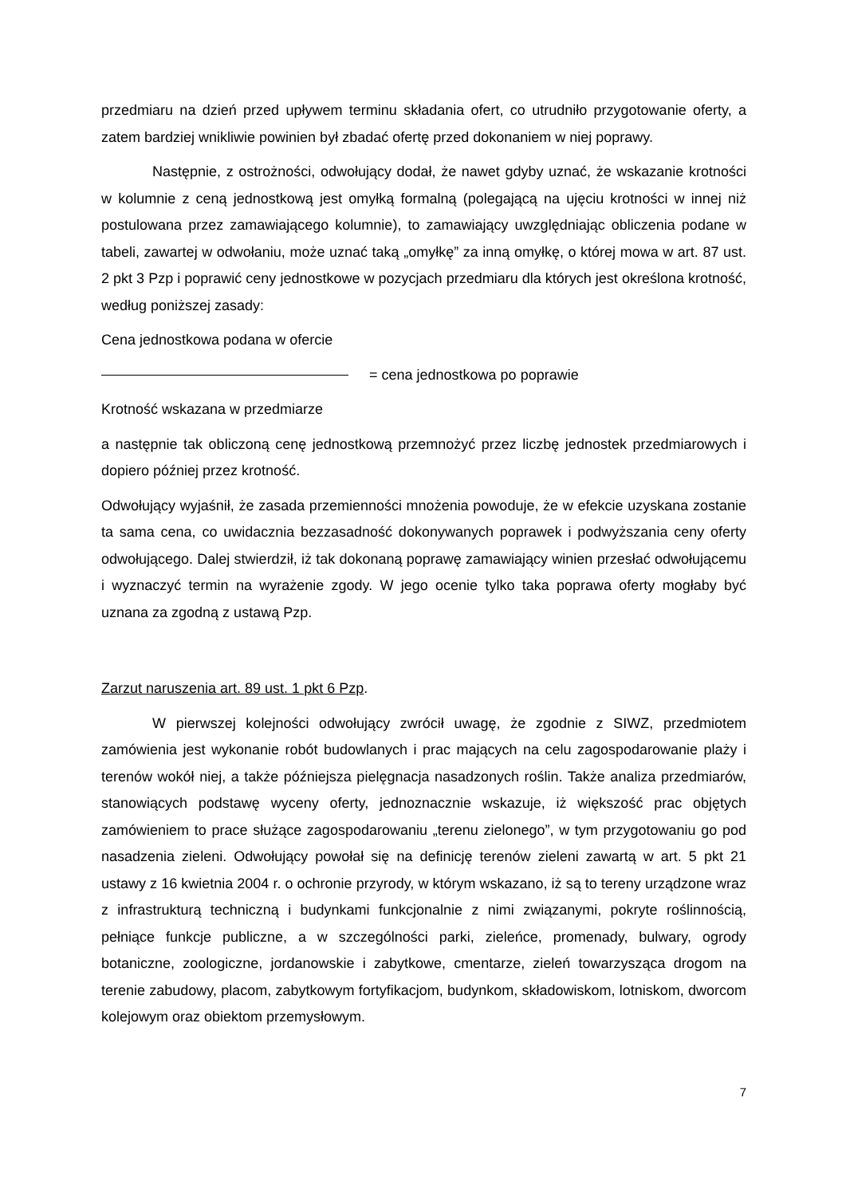przedmiaru na dzień przed upływem terminu składania ofert, co utrudniło przygotowanie oferty, a zatem bardziej wnikliwie powinien był zbadać ofertę przed dokonaniem w niej poprawy.
Następnie, z ostrożności, odwołujący dodał, że nawet gdyby uznać, że wskazanie krotności w kolumnie z ceną jednostkową jest omyłką formalną (polegającą na ujęciu krotności w innej niż postulowana przez zamawiającego kolumnie), to zamawiający uwzględniając obliczenia podane w tabeli, zawartej w odwołaniu, może uznać taką „omyłkę” za inną omyłkę, o której mowa w art. 87 ust. 2 pkt 3 Pzp i poprawić ceny jednostkowe w pozycjach przedmiaru dla których jest określona krotność, według poniższej zasady:
Cena jednostkowa podana w ofercie
= cena jednostkowa po poprawie
Krotność wskazana w przedmiarze
a następnie tak obliczoną cenę jednostkową przemnożyć przez liczbę jednostek przedmiarowych i dopiero później przez krotność.
Odwołujący wyjaśnił, że zasada przemienności mnożenia powoduje, że w efekcie uzyskana zostanie ta sama cena, co uwidacznia bezzasadność dokonywanych poprawek i podwyższania ceny oferty odwołującego. Dalej stwierdził, iż tak dokonaną poprawę zamawiający winien przesłać odwołującemu i wyznaczyć termin na wyrażenie zgody. W jego ocenie tylko taka poprawa oferty mogłaby być uznana za zgodną z ustawą Pzp.
Zarzut naruszenia art. 89 ust. 1 pkt 6 Pzp.
W pierwszej kolejności odwołujący zwrócił uwagę, że zgodnie z SIWZ, przedmiotem zamówienia jest wykonanie robót budowlanych i prac mających na celu zagospodarowanie plaży i terenów wokół niej, a także późniejsza pielęgnacja nasadzonych roślin. Także analiza przedmiarów, stanowiących podstawę wyceny oferty, jednoznacznie wskazuje, iż większość prac objętych zamówieniem to prace służące zagospodarowaniu „terenu zielonego”, w tym przygotowaniu go pod nasadzenia zieleni. Odwołujący powołał się na definicję terenów zieleni zawartą w art. 5 pkt 21 ustawy z 16 kwietnia 2004 r. o ochronie przyrody, w którym wskazano, iż są to tereny urządzone wraz z infrastrukturą techniczną i budynkami funkcjonalnie z nimi związanymi, pokryte roślinnością, pełniące funkcje publiczne, a w szczególności parki, zieleńce, promenady, bulwary, ogrody botaniczne, zoologiczne, jordanowskie i zabytkowe, cmentarze, zieleń towarzysząca drogom na terenie zabudowy, placom, zabytkowym fortyfikacjom, budynkom, składowiskom, lotniskom, dworcom kolejowym oraz obiektom przemysłowym.
7